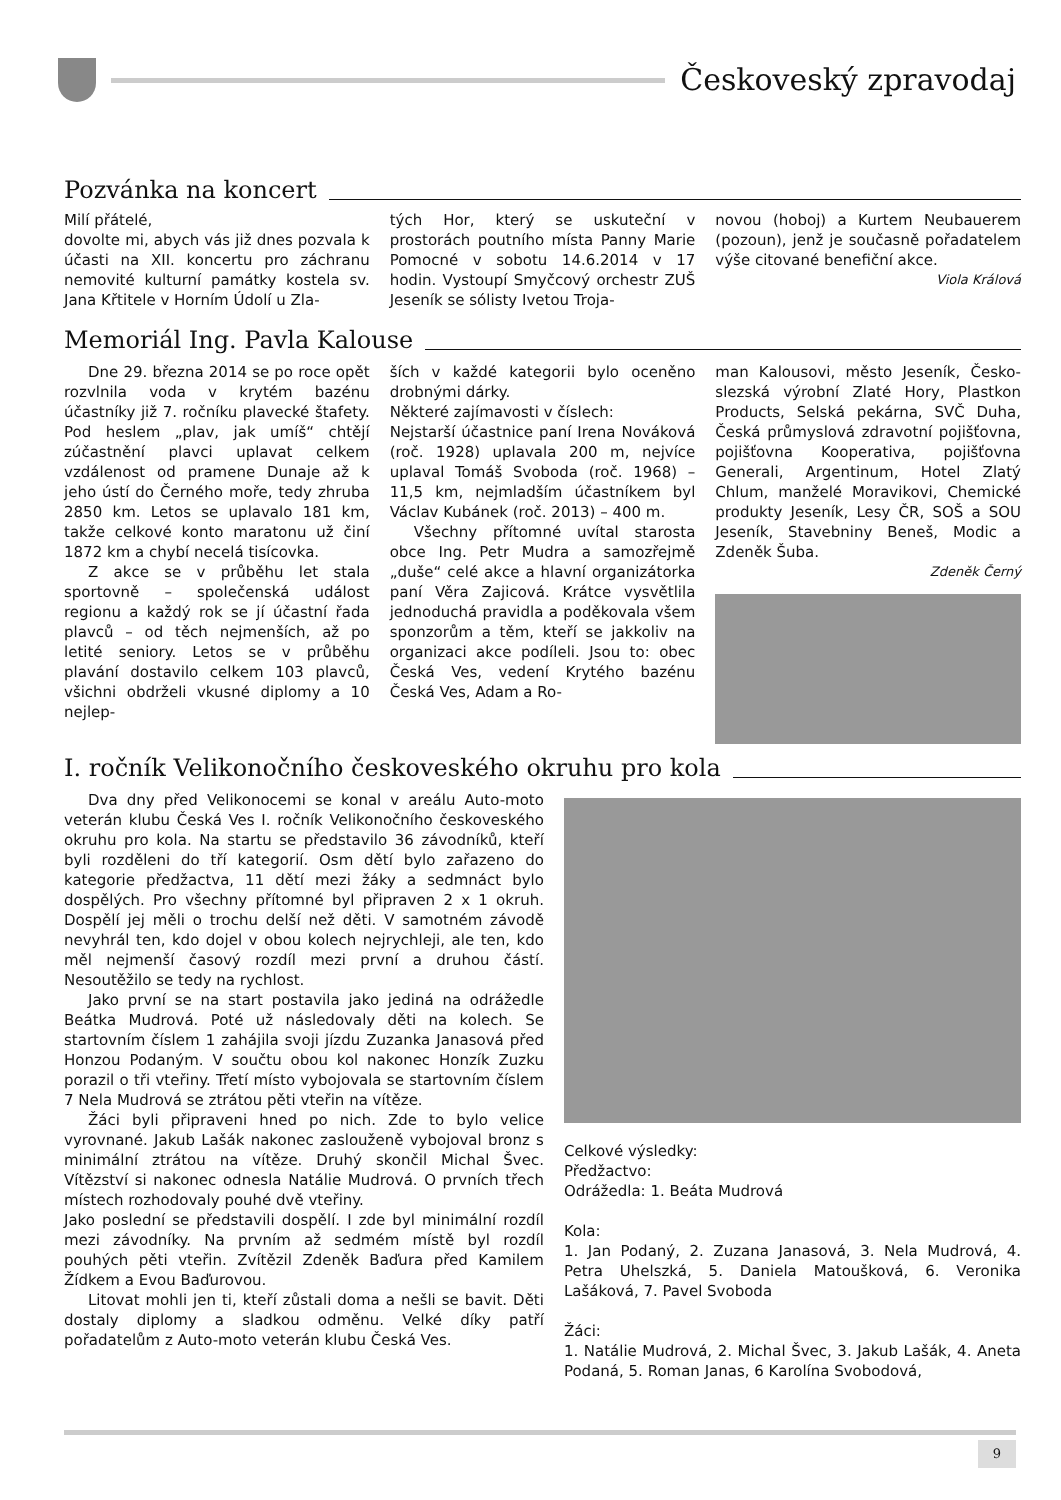Českoveský zpravodaj
Pozvánka na koncert
Milí přátelé,
dovolte mi, abych vás již dnes pozvala k účasti na XII. koncertu pro záchranu nemovité kulturní památky kostela sv. Jana Křtitele v Horním Údolí u Zla-
tých Hor, který se uskuteční v prostorách poutního místa Panny Marie Pomocné v sobotu 14.6.2014 v 17 hodin. Vystoupí Smyčcový orchestr ZUŠ Jeseník se sólisty Ivetou Troja-
novou (hoboj) a Kurtem Neubauerem (pozoun), jenž je současně pořadatelem výše citované benefiční akce.
Viola Králová
Memoriál Ing. Pavla Kalouse
Dne 29. března 2014 se po roce opět rozvlnila voda v krytém bazénu účastníky již 7. ročníku plavecké štafety. Pod heslem „plav, jak umíš“ chtějí zúčastnění plavci uplavat celkem vzdálenost od pramene Dunaje až k jeho ústí do Černého moře, tedy zhruba 2850 km. Letos se uplavalo 181 km, takže celkové konto maratonu už činí 1872 km a chybí necelá tisícovka.
Z akce se v průběhu let stala sportovně – společenská událost regionu a každý rok se jí účastní řada plavců – od těch nejmenších, až po letité seniory. Letos se v průběhu plavání dostavilo celkem 103 plavců, všichni obdrželi vkusné diplomy a 10 nejlep-
ších v každé kategorii bylo oceněno drobnými dárky.
Některé zajímavosti v číslech:
Nejstarší účastnice paní Irena Nováková (roč. 1928) uplavala 200 m, nejvíce uplaval Tomáš Svoboda (roč. 1968) – 11,5 km, nejmladším účastníkem byl Václav Kubánek (roč. 2013) – 400 m.
Všechny přítomné uvítal starosta obce Ing. Petr Mudra a samozřejmě „duše“ celé akce a hlavní organizátorka paní Věra Zajicová. Krátce vysvětlila jednoduchá pravidla a poděkovala všem sponzorům a těm, kteří se jakkoliv na organizaci akce podíleli. Jsou to: obec Česká Ves, vedení Krytého bazénu Česká Ves, Adam a Ro-
man Kalousovi, město Jeseník, Česko-slezská výrobní Zlaté Hory, Plastkon Products, Selská pekárna, SVČ Duha, Česká průmyslová zdravotní pojišťovna, pojišťovna Kooperativa, pojišťovna Generali, Argentinum, Hotel Zlatý Chlum, manželé Moravikovi, Chemické produkty Jeseník, Lesy ČR, SOŠ a SOU Jeseník, Stavebniny Beneš, Modic a Zdeněk Šuba.
Zdeněk Černý
I. ročník Velikonočního českoveského okruhu pro kola
Dva dny před Velikonocemi se konal v areálu Auto-moto veterán klubu Česká Ves I. ročník Velikonočního českoveského okruhu pro kola. Na startu se představilo 36 závodníků, kteří byli rozděleni do tří kategorií. Osm dětí bylo zařazeno do kategorie předžactva, 11 dětí mezi žáky a sedmnáct bylo dospělých. Pro všechny přítomné byl připraven 2 x 1 okruh. Dospělí jej měli o trochu delší než děti. V samotném závodě nevyhrál ten, kdo dojel v obou kolech nejrychleji, ale ten, kdo měl nejmenší časový rozdíl mezi první a druhou částí. Nesoutěžilo se tedy na rychlost.
Jako první se na start postavila jako jediná na odrážedle Beátka Mudrová. Poté už následovaly děti na kolech. Se startovním číslem 1 zahájila svoji jízdu Zuzanka Janasová před Honzou Podaným. V součtu obou kol nakonec Honzík Zuzku porazil o tři vteřiny. Třetí místo vybojovala se startovním číslem 7 Nela Mudrová se ztrátou pěti vteřin na vítěze.
Žáci byli připraveni hned po nich. Zde to bylo velice vyrovnané. Jakub Lašák nakonec zaslouženě vybojoval bronz s minimální ztrátou na vítěze. Druhý skončil Michal Švec. Vítězství si nakonec odnesla Natálie Mudrová. O prvních třech místech rozhodovaly pouhé dvě vteřiny.
Jako poslední se představili dospělí. I zde byl minimální rozdíl mezi závodníky. Na prvním až sedmém místě byl rozdíl pouhých pěti vteřin. Zvítězil Zdeněk Baďura před Kamilem Žídkem a Evou Baďurovou.
Litovat mohli jen ti, kteří zůstali doma a nešli se bavit. Děti dostaly diplomy a sladkou odměnu. Velké díky patří pořadatelům z Auto-moto veterán klubu Česká Ves.
Celkové výsledky:
Předžactvo:
Odrážedla: 1. Beáta Mudrová
Kola:
1. Jan Podaný, 2. Zuzana Janasová, 3. Nela Mudrová, 4. Petra Uhelszká, 5. Daniela Matoušková, 6. Veronika Lašáková, 7. Pavel Svoboda
Žáci:
1. Natálie Mudrová, 2. Michal Švec, 3. Jakub Lašák, 4. Aneta Podaná, 5. Roman Janas, 6 Karolína Svobodová,
9